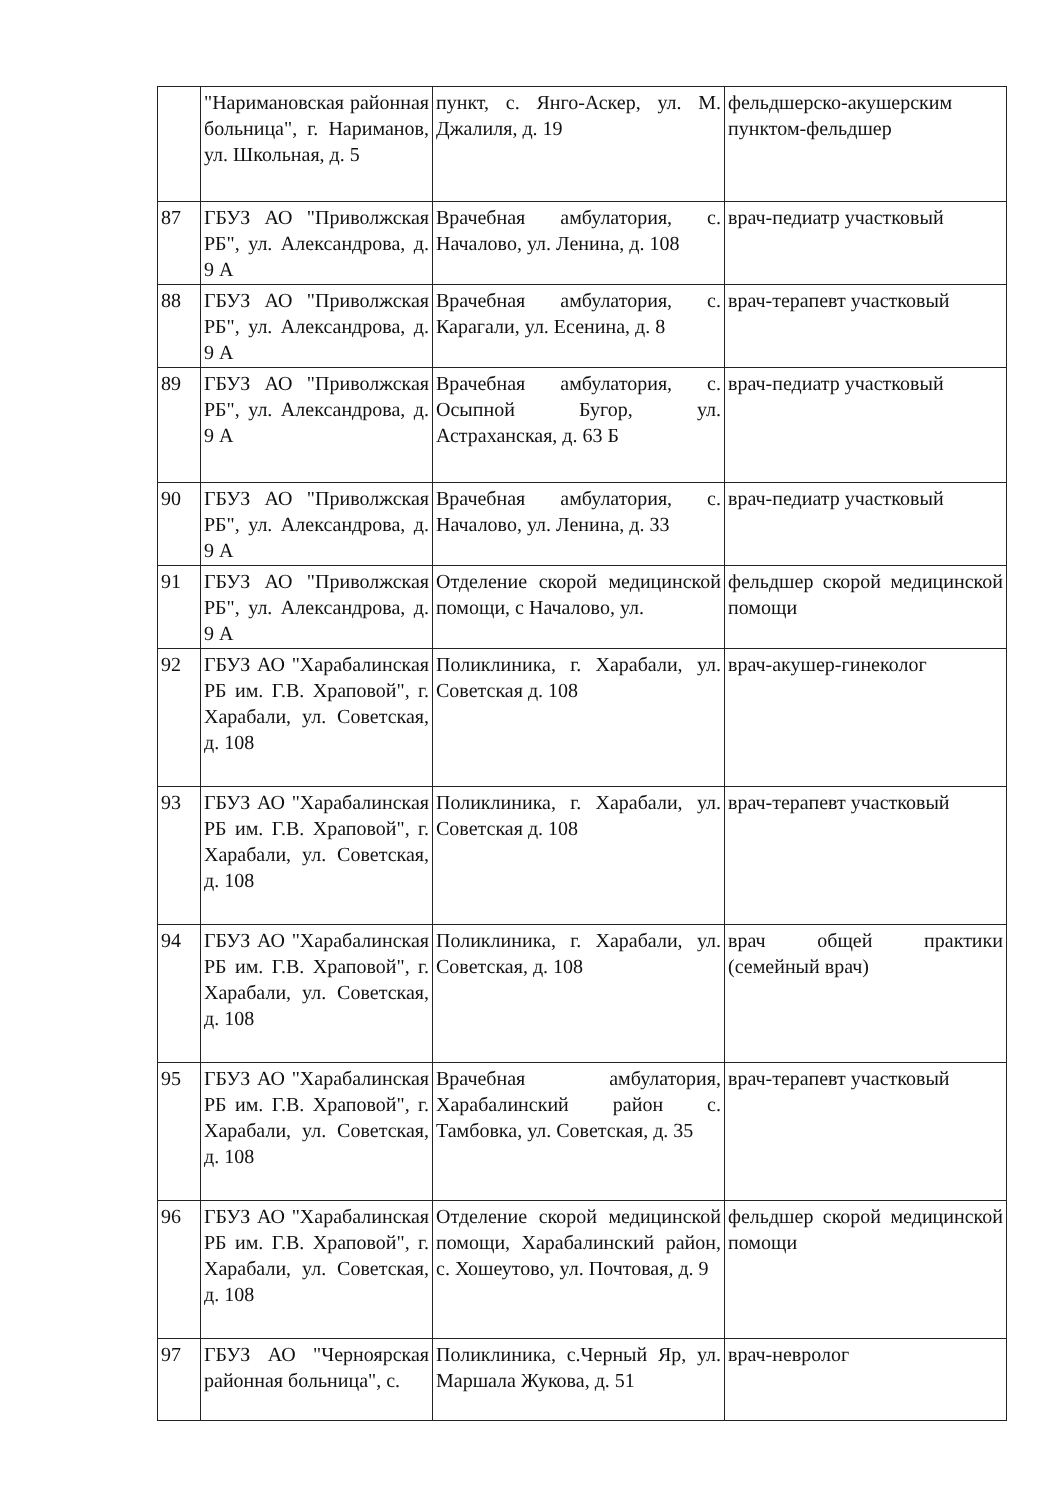| | "Наримановская районная больница", г. Нариманов, ул. Школьная, д. 5 | пункт, с. Янго-Аскер, ул. М. Джалиля, д. 19 | фельдшерско-акушерским пунктом-фельдшер |
| 87 | ГБУЗ АО "Приволжская РБ", ул. Александрова, д. 9 А | Врачебная амбулатория, с. Началово, ул. Ленина, д. 108 | врач-педиатр участковый |
| 88 | ГБУЗ АО "Приволжская РБ", ул. Александрова, д. 9 А | Врачебная амбулатория, с. Карагали, ул. Есенина, д. 8 | врач-терапевт участковый |
| 89 | ГБУЗ АО "Приволжская РБ", ул. Александрова, д. 9 А | Врачебная амбулатория, с. Осыпной Бугор, ул. Астраханская, д. 63 Б | врач-педиатр участковый |
| 90 | ГБУЗ АО "Приволжская РБ", ул. Александрова, д. 9 А | Врачебная амбулатория, с. Началово, ул. Ленина, д. 33 | врач-педиатр участковый |
| 91 | ГБУЗ АО "Приволжская РБ", ул. Александрова, д. 9 А | Отделение скорой медицинской помощи, с Началово, ул. | фельдшер скорой медицинской помощи |
| 92 | ГБУЗ АО "Харабалинская РБ им. Г.В. Храповой", г. Харабали, ул. Советская, д. 108 | Поликлиника, г. Харабали, ул. Советская д. 108 | врач-акушер-гинеколог |
| 93 | ГБУЗ АО "Харабалинская РБ им. Г.В. Храповой", г. Харабали, ул. Советская, д. 108 | Поликлиника, г. Харабали, ул. Советская д. 108 | врач-терапевт участковый |
| 94 | ГБУЗ АО "Харабалинская РБ им. Г.В. Храповой", г. Харабали, ул. Советская, д. 108 | Поликлиника, г. Харабали, ул. Советская, д. 108 | врач общей практики (семейный врач) |
| 95 | ГБУЗ АО "Харабалинская РБ им. Г.В. Храповой", г. Харабали, ул. Советская, д. 108 | Врачебная амбулатория, Харабалинский район с. Тамбовка, ул. Советская, д. 35 | врач-терапевт участковый |
| 96 | ГБУЗ АО "Харабалинская РБ им. Г.В. Храповой", г. Харабали, ул. Советская, д. 108 | Отделение скорой медицинской помощи, Харабалинский район, с. Хошеутово, ул. Почтовая, д. 9 | фельдшер скорой медицинской помощи |
| 97 | ГБУЗ АО "Черноярская районная больница", с. | Поликлиника, с.Черный Яр, ул. Маршала Жукова, д. 51 | врач-невролог |